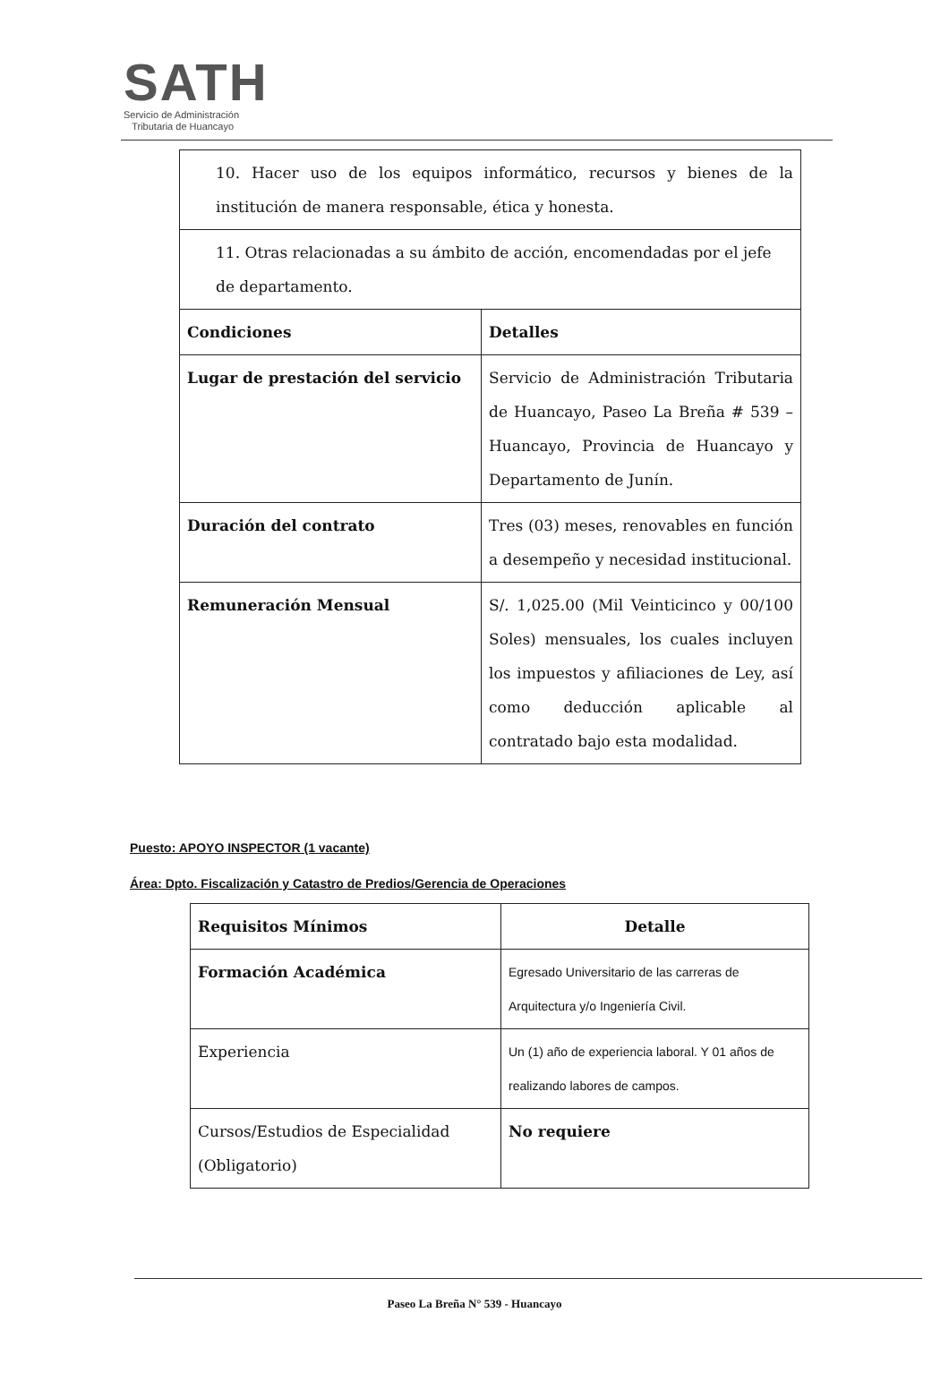SATH
Servicio de Administración
Tributaria de Huancayo
| 10. Hacer uso de los equipos informático, recursos y bienes de la institución de manera responsable, ética y honesta. | |
| 11. Otras relacionadas a su ámbito de acción, encomendadas por el jefe de departamento. | |
| Condiciones | Detalles |
| Lugar de prestación del servicio | Servicio de Administración Tributaria de Huancayo, Paseo La Breña # 539 – Huancayo, Provincia de Huancayo y Departamento de Junín. |
| Duración del contrato | Tres (03) meses, renovables en función a desempeño y necesidad institucional. |
| Remuneración Mensual | S/. 1,025.00 (Mil Veinticinco y 00/100 Soles) mensuales, los cuales incluyen los impuestos y afiliaciones de Ley, así como deducción aplicable al contratado bajo esta modalidad. |
Puesto: APOYO INSPECTOR (1 vacante)
Área: Dpto. Fiscalización y Catastro de Predios/Gerencia de Operaciones
| Requisitos Mínimos | Detalle |
| --- | --- |
| Formación Académica | Egresado Universitario de las carreras de Arquitectura y/o Ingeniería Civil. |
| Experiencia | Un (1) año de experiencia laboral. Y 01 años de realizando labores de campos. |
| Cursos/Estudios de Especialidad (Obligatorio) | No requiere |
Paseo La Breña N° 539 - Huancayo